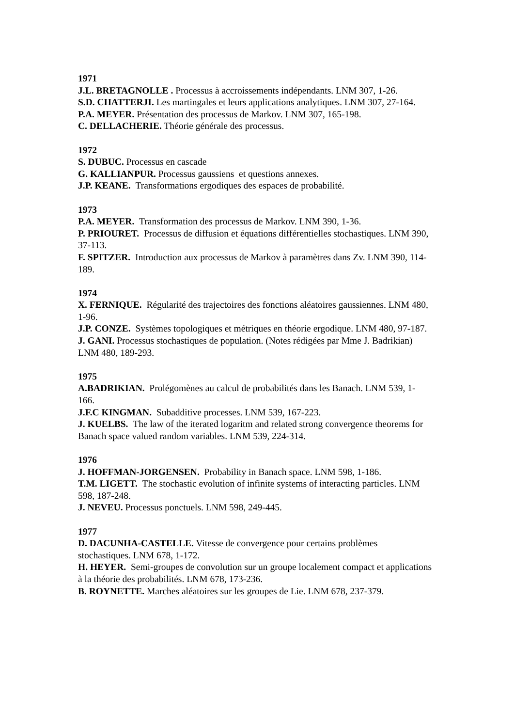1971
J.L. BRETAGNOLLE . Processus à accroissements indépendants. LNM 307, 1-26.
S.D. CHATTERJI. Les martingales et leurs applications analytiques. LNM 307, 27-164.
P.A. MEYER. Présentation des processus de Markov. LNM 307, 165-198.
C. DELLACHERIE. Théorie générale des processus.
1972
S. DUBUC. Processus en cascade
G. KALLIANPUR. Processus gaussiens et questions annexes.
J.P. KEANE. Transformations ergodiques des espaces de probabilité.
1973
P.A. MEYER. Transformation des processus de Markov. LNM 390, 1-36.
P. PRIOURET. Processus de diffusion et équations différentielles stochastiques. LNM 390, 37-113.
F. SPITZER. Introduction aux processus de Markov à paramètres dans Zv. LNM 390, 114-189.
1974
X. FERNIQUE. Régularité des trajectoires des fonctions aléatoires gaussiennes. LNM 480, 1-96.
J.P. CONZE. Systèmes topologiques et métriques en théorie ergodique. LNM 480, 97-187.
J. GANI. Processus stochastiques de population. (Notes rédigées par Mme J. Badrikian) LNM 480, 189-293.
1975
A.BADRIKIAN. Prolégomènes au calcul de probabilités dans les Banach. LNM 539, 1-166.
J.F.C KINGMAN. Subadditive processes. LNM 539, 167-223.
J. KUELBS. The law of the iterated logaritm and related strong convergence theorems for Banach space valued random variables. LNM 539, 224-314.
1976
J. HOFFMAN-JORGENSEN. Probability in Banach space. LNM 598, 1-186.
T.M. LIGETT. The stochastic evolution of infinite systems of interacting particles. LNM 598, 187-248.
J. NEVEU. Processus ponctuels. LNM 598, 249-445.
1977
D. DACUNHA-CASTELLE. Vitesse de convergence pour certains problèmes stochastiques. LNM 678, 1-172.
H. HEYER. Semi-groupes de convolution sur un groupe localement compact et applications à la théorie des probabilités. LNM 678, 173-236.
B. ROYNETTE. Marches aléatoires sur les groupes de Lie. LNM 678, 237-379.